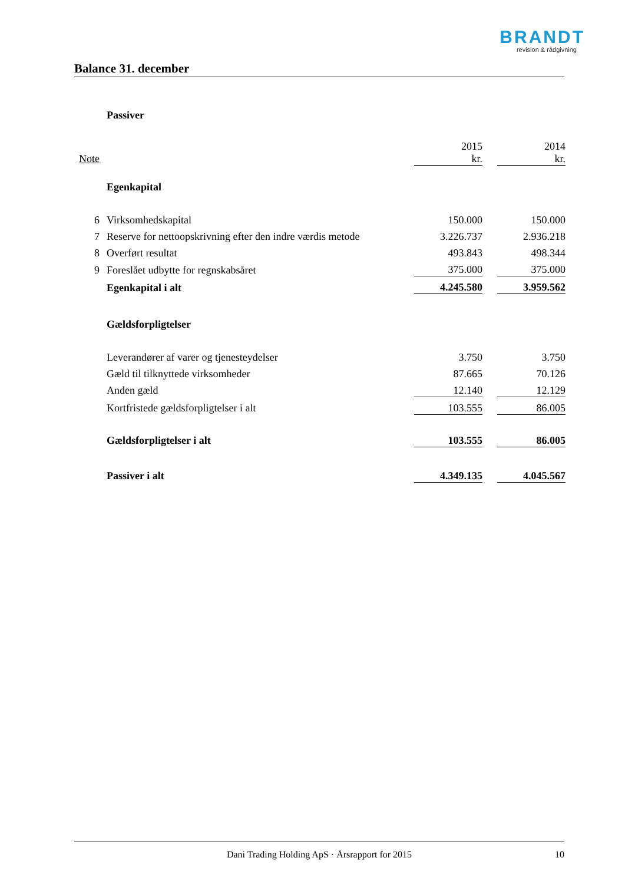BRANDT
revision & rådgivning
Balance 31. december
| | Passiver | | | |
| Note | | 2015 kr. | | 2014 kr. |
| | Egenkapital | | | |
| 6 | Virksomhedskapital | 150.000 | | 150.000 |
| 7 | Reserve for nettoopskrivning efter den indre værdis metode | 3.226.737 | | 2.936.218 |
| 8 | Overført resultat | 493.843 | | 498.344 |
| 9 | Foreslået udbytte for regnskabsåret | 375.000 | | 375.000 |
| | Egenkapital i alt | 4.245.580 | | 3.959.562 |
| | Gældsforpligtelser | | | |
| | Leverandører af varer og tjenesteydelser | 3.750 | | 3.750 |
| | Gæld til tilknyttede virksomheder | 87.665 | | 70.126 |
| | Anden gæld | 12.140 | | 12.129 |
| | Kortfristede gældsforpligtelser i alt | 103.555 | | 86.005 |
| | Gældsforpligtelser i alt | 103.555 | | 86.005 |
| | Passiver i alt | 4.349.135 | | 4.045.567 |
Dani Trading Holding ApS · Årsrapport for 2015 10